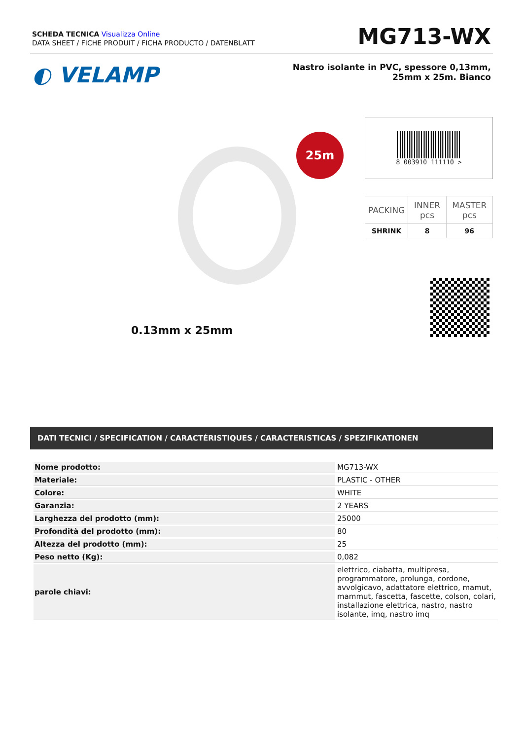SCHEDA TECNICA Visualizza Online
DATA SHEET / FICHE PRODUIT / FICHA PRODUCTO / DATENBLATT
MG713-WX
◐ VELAMP
Nastro isolante in PVC, spessore 0,13mm, 25mm x 25m. Bianco
25m
0.13mm x 25mm
8 003910 111110 >
| PACKING | INNER pcs | MASTER pcs |
| SHRINK | 8 | 96 |
DATI TECNICI / SPECIFICATION / CARACTÉRISTIQUES / CARACTERISTICAS / SPEZIFIKATIONEN
| Nome prodotto: | MG713-WX |
| Materiale: | PLASTIC - OTHER |
| Colore: | WHITE |
| Garanzia: | 2 YEARS |
| Larghezza del prodotto (mm): | 25000 |
| Profondità del prodotto (mm): | 80 |
| Altezza del prodotto (mm): | 25 |
| Peso netto (Kg): | 0,082 |
| parole chiavi: | elettrico, ciabatta, multipresa, programmatore, prolunga, cordone, avvolgicavo, adattatore elettrico, mamut, mammut, fascetta, fascette, colson, colari, installazione elettrica, nastro, nastro isolante, imq, nastro imq |